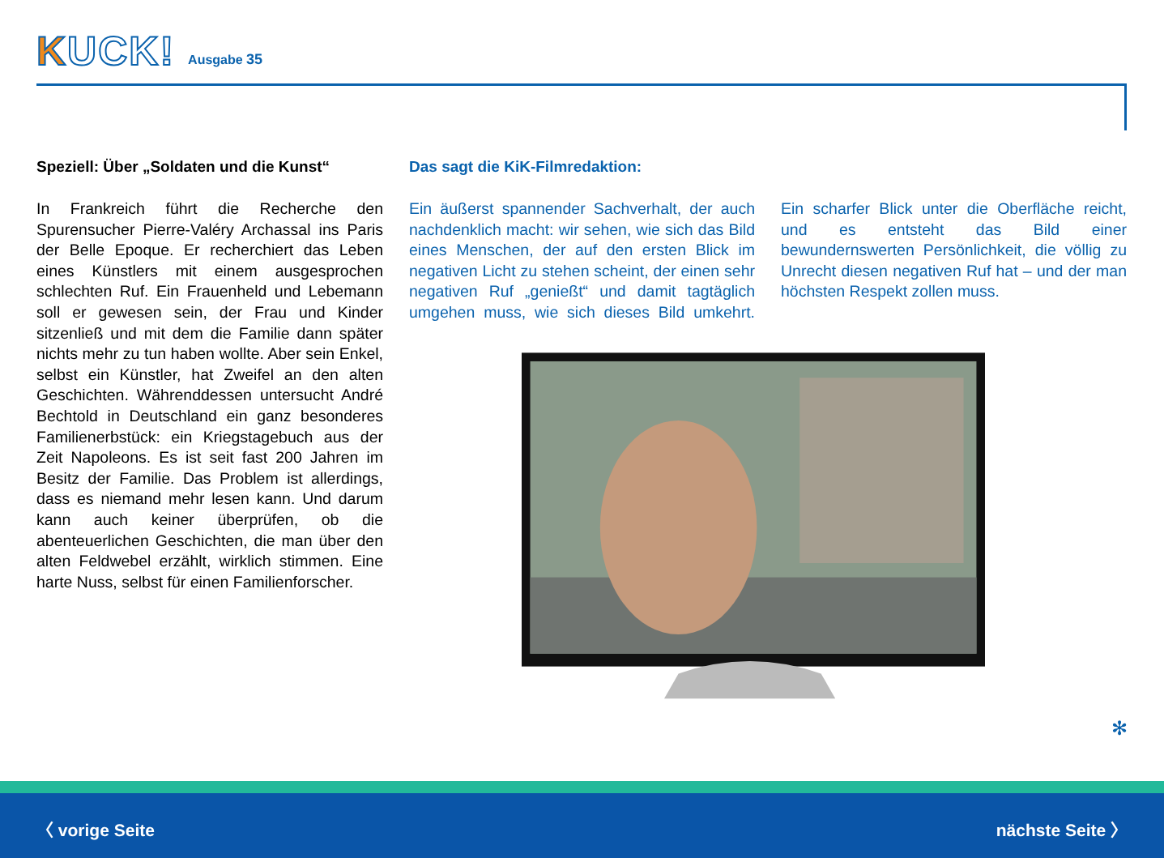KUCK!
Ausgabe 35
Speziell: Über „Soldaten und die Kunst“
In Frankreich führt die Recherche den Spurensucher Pierre-Valéry Archassal ins Paris der Belle Epoque. Er recherchiert das Leben eines Künstlers mit einem ausgesprochen schlechten Ruf. Ein Frauenheld und Lebemann soll er gewesen sein, der Frau und Kinder sitzenließ und mit dem die Familie dann später nichts mehr zu tun haben wollte. Aber sein Enkel, selbst ein Künstler, hat Zweifel an den alten Geschichten. Währenddessen untersucht André Bechtold in Deutschland ein ganz besonderes Familienerbstück: ein Kriegstagebuch aus der Zeit Napoleons. Es ist seit fast 200 Jahren im Besitz der Familie. Das Problem ist allerdings, dass es niemand mehr lesen kann. Und darum kann auch keiner überprüfen, ob die abenteuerlichen Geschichten, die man über den alten Feldwebel erzählt, wirklich stimmen. Eine harte Nuss, selbst für einen Familienforscher.
Das sagt die KiK-Filmredaktion:
Ein äußerst spannender Sachverhalt, der auch nachdenklich macht: wir sehen, wie sich das Bild eines Menschen, der auf den ersten Blick im negativen Licht zu stehen scheint, der einen sehr negativen Ruf „genießt“ und damit tagtäglich umgehen muss, wie sich dieses Bild umkehrt. Ein scharfer Blick unter die Oberfläche reicht, und es entsteht das Bild einer bewundernswerten Persönlichkeit, die völlig zu Unrecht diesen negativen Ruf hat – und der man höchsten Respekt zollen muss.
✻
〈 vorige Seite nächste Seite 〉